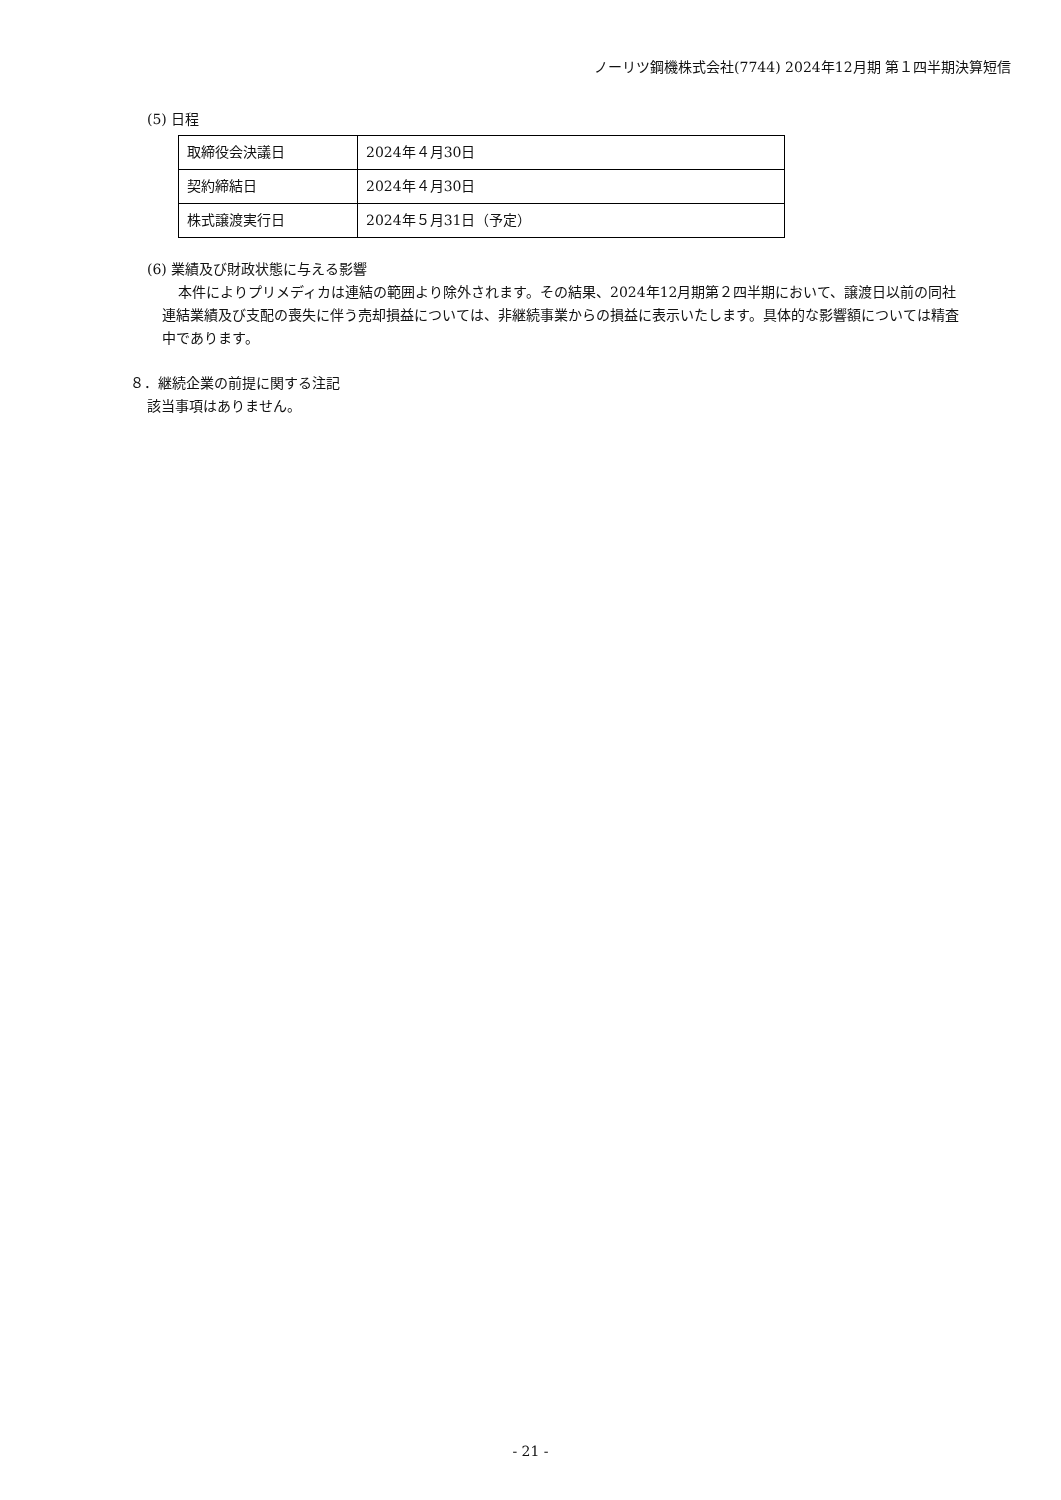ノーリツ鋼機株式会社(7744) 2024年12月期 第１四半期決算短信
(5) 日程
| 取締役会決議日 | 2024年４月30日 |
| 契約締結日 | 2024年４月30日 |
| 株式譲渡実行日 | 2024年５月31日（予定） |
(6) 業績及び財政状態に与える影響
本件によりプリメディカは連結の範囲より除外されます。その結果、2024年12月期第２四半期において、譲渡日以前の同社連結業績及び支配の喪失に伴う売却損益については、非継続事業からの損益に表示いたします。具体的な影響額については精査中であります。
８．継続企業の前提に関する注記
該当事項はありません。
- 21 -